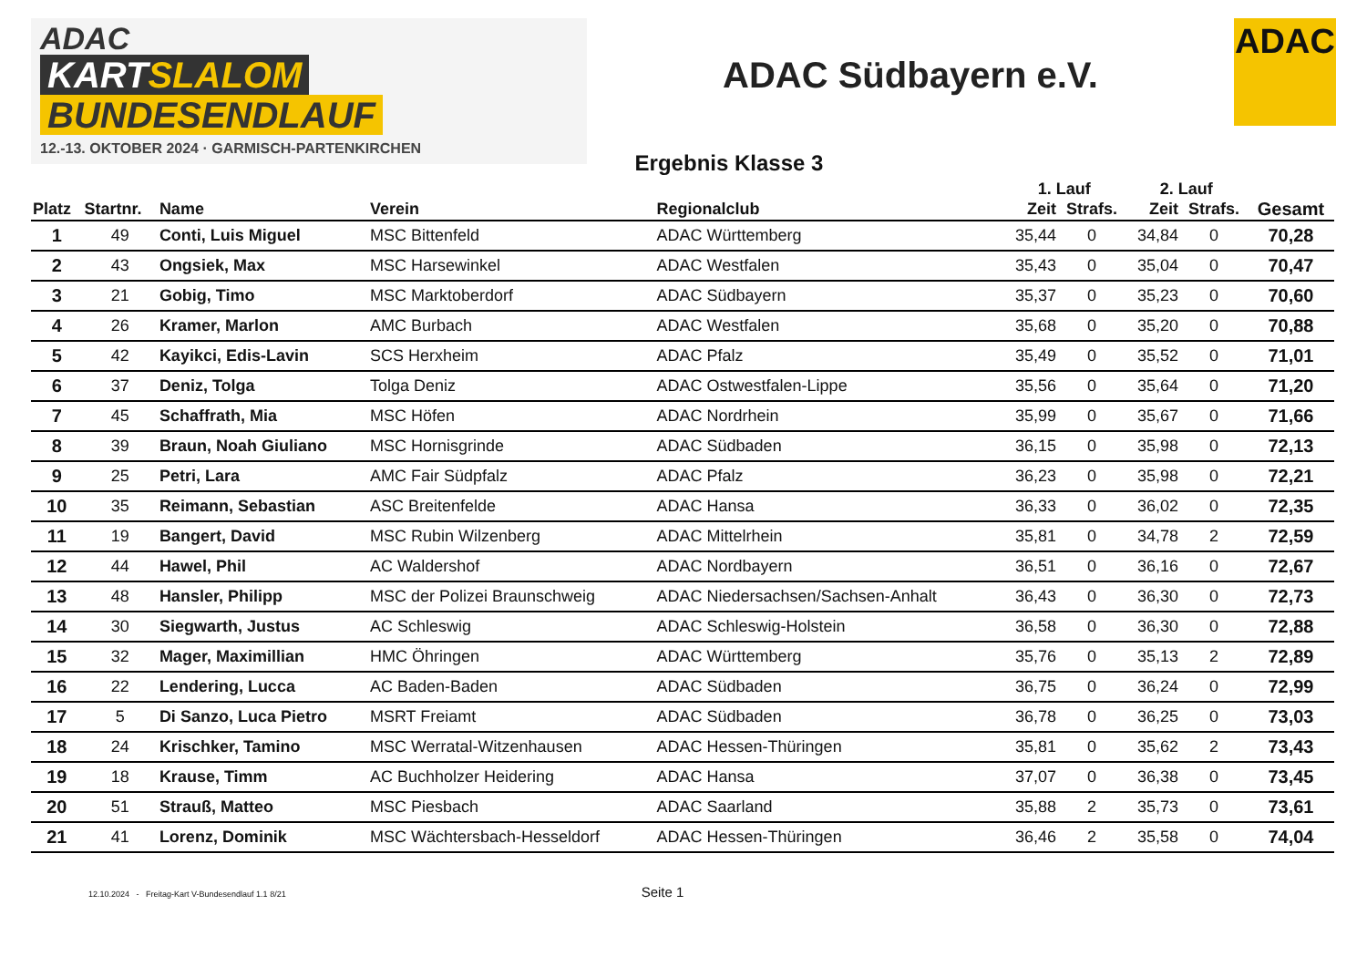ADAC
KARTSLALOM
BUNDESENDLAUF
12.-13. OKTOBER 2024 · GARMISCH-PARTENKIRCHEN
ADAC Südbayern e.V.
ADAC
Ergebnis Klasse 3
| | | | | | 1. Lauf | | 2. Lauf | | |
| --- | --- | --- | --- | --- | --- | --- | --- | --- | --- |
| Platz | Startnr. | Name | Verein | Regionalclub | Zeit | Strafs. | Zeit | Strafs. | Gesamt |
| 1 | 49 | Conti, Luis Miguel | MSC Bittenfeld | ADAC Württemberg | 35,44 | 0 | 34,84 | 0 | 70,28 |
| 2 | 43 | Ongsiek, Max | MSC Harsewinkel | ADAC Westfalen | 35,43 | 0 | 35,04 | 0 | 70,47 |
| 3 | 21 | Gobig, Timo | MSC Marktoberdorf | ADAC Südbayern | 35,37 | 0 | 35,23 | 0 | 70,60 |
| 4 | 26 | Kramer, Marlon | AMC Burbach | ADAC Westfalen | 35,68 | 0 | 35,20 | 0 | 70,88 |
| 5 | 42 | Kayikci, Edis-Lavin | SCS Herxheim | ADAC Pfalz | 35,49 | 0 | 35,52 | 0 | 71,01 |
| 6 | 37 | Deniz, Tolga | Tolga Deniz | ADAC Ostwestfalen-Lippe | 35,56 | 0 | 35,64 | 0 | 71,20 |
| 7 | 45 | Schaffrath, Mia | MSC Höfen | ADAC Nordrhein | 35,99 | 0 | 35,67 | 0 | 71,66 |
| 8 | 39 | Braun, Noah Giuliano | MSC Hornisgrinde | ADAC Südbaden | 36,15 | 0 | 35,98 | 0 | 72,13 |
| 9 | 25 | Petri, Lara | AMC Fair Südpfalz | ADAC Pfalz | 36,23 | 0 | 35,98 | 0 | 72,21 |
| 10 | 35 | Reimann, Sebastian | ASC Breitenfelde | ADAC Hansa | 36,33 | 0 | 36,02 | 0 | 72,35 |
| 11 | 19 | Bangert, David | MSC Rubin Wilzenberg | ADAC Mittelrhein | 35,81 | 0 | 34,78 | 2 | 72,59 |
| 12 | 44 | Hawel, Phil | AC Waldershof | ADAC Nordbayern | 36,51 | 0 | 36,16 | 0 | 72,67 |
| 13 | 48 | Hansler, Philipp | MSC der Polizei Braunschweig | ADAC Niedersachsen/Sachsen-Anhalt | 36,43 | 0 | 36,30 | 0 | 72,73 |
| 14 | 30 | Siegwarth, Justus | AC Schleswig | ADAC Schleswig-Holstein | 36,58 | 0 | 36,30 | 0 | 72,88 |
| 15 | 32 | Mager, Maximillian | HMC Öhringen | ADAC Württemberg | 35,76 | 0 | 35,13 | 2 | 72,89 |
| 16 | 22 | Lendering, Lucca | AC Baden-Baden | ADAC Südbaden | 36,75 | 0 | 36,24 | 0 | 72,99 |
| 17 | 5 | Di Sanzo, Luca Pietro | MSRT Freiamt | ADAC Südbaden | 36,78 | 0 | 36,25 | 0 | 73,03 |
| 18 | 24 | Krischker, Tamino | MSC Werratal-Witzenhausen | ADAC Hessen-Thüringen | 35,81 | 0 | 35,62 | 2 | 73,43 |
| 19 | 18 | Krause, Timm | AC Buchholzer Heidering | ADAC Hansa | 37,07 | 0 | 36,38 | 0 | 73,45 |
| 20 | 51 | Strauß, Matteo | MSC Piesbach | ADAC Saarland | 35,88 | 2 | 35,73 | 0 | 73,61 |
| 21 | 41 | Lorenz, Dominik | MSC Wächtersbach-Hesseldorf | ADAC Hessen-Thüringen | 36,46 | 2 | 35,58 | 0 | 74,04 |
12.10.2024 - Freitag-Kart V-Bundesendlauf 1.1 8/21
Seite 1